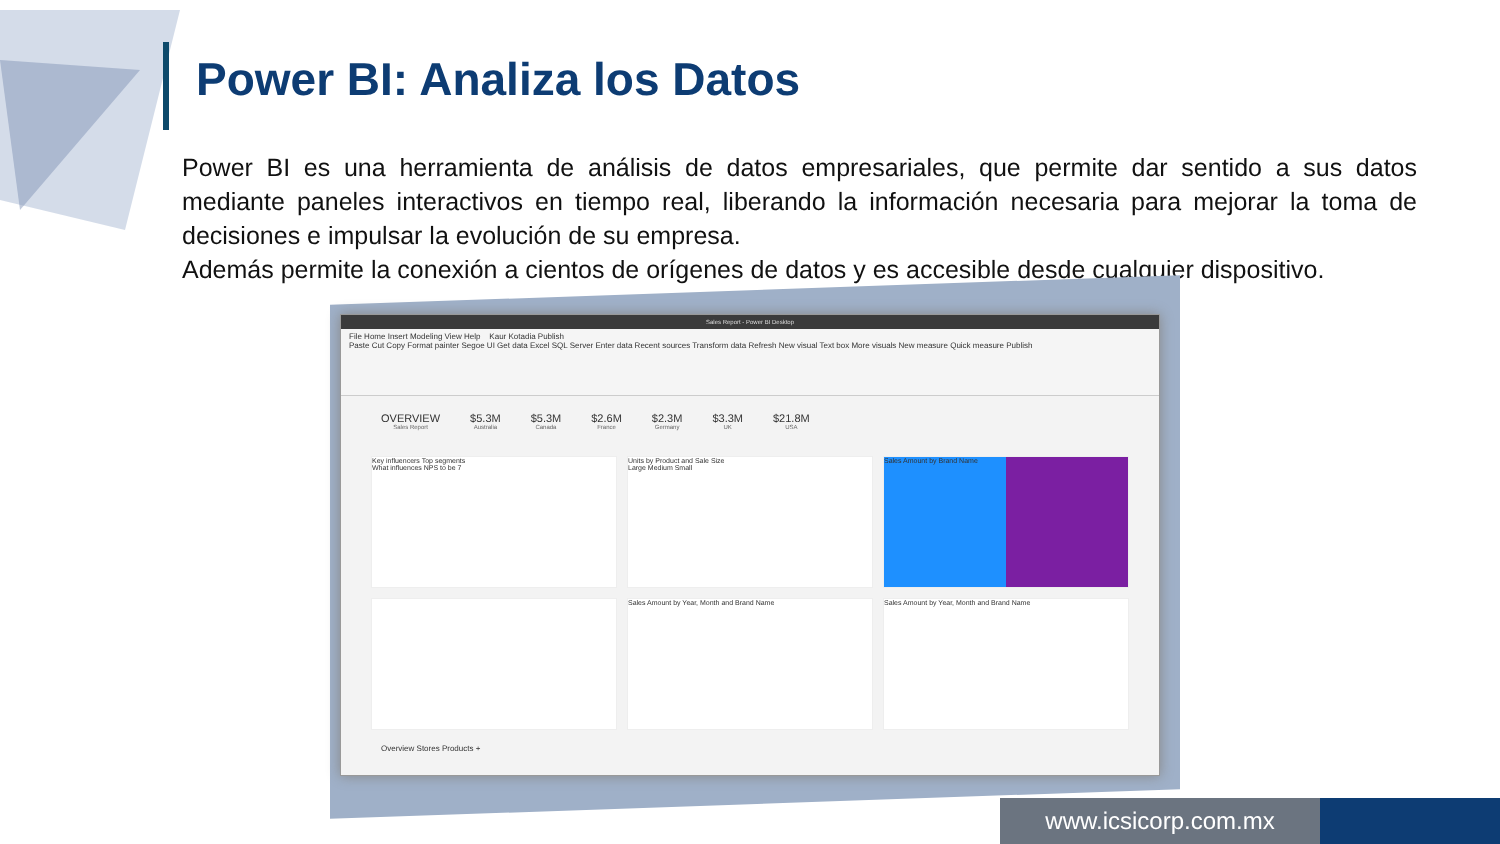Power BI: Analiza los Datos
Power BI es una herramienta de análisis de datos empresariales, que permite dar sentido a sus datos mediante paneles interactivos en tiempo real, liberando la información necesaria para mejorar la toma de decisiones e impulsar la evolución de su empresa.
Además permite la conexión a cientos de orígenes de datos y es accesible desde cualquier dispositivo.
Sales Report - Power BI Desktop
File Home Insert Modeling View Help Kaur Kotadia Publish
Paste Cut Copy Format painter Segoe UI Get data Excel SQL Server Enter data Recent sources Transform data Refresh New visual Text box More visuals New measure Quick measure Publish
OVERVIEW
Sales Report
$5.3M
Australia
$5.3M
Canada
$2.6M
France
$2.3M
Germany
$3.3M
UK
$21.8M
USA
Key influencers Top segments
What influences NPS to be 7
Units by Product and Sale Size
Large Medium Small
Sales Amount by Brand Name
Sales Amount by Year, Month and Brand Name
Sales Amount by Year, Month and Brand Name
Overview Stores Products +
www.icsicorp.com.mx